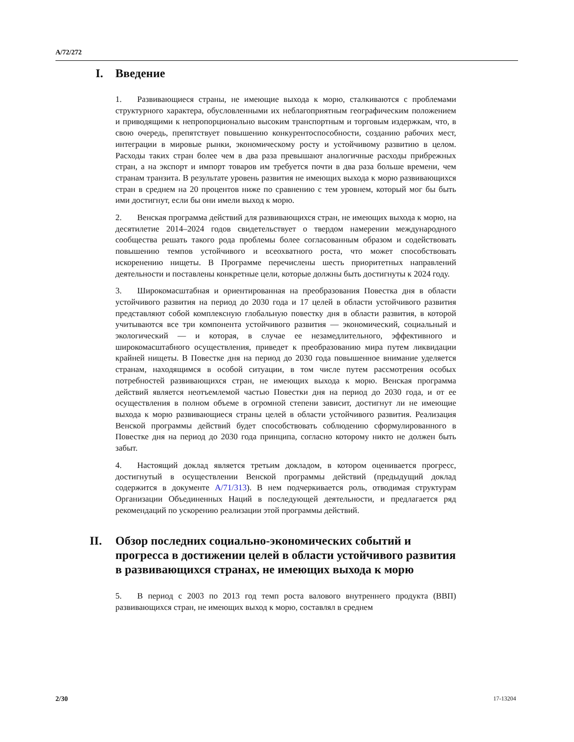A/72/272
I. Введение
1. Развивающиеся страны, не имеющие выхода к морю, сталкиваются с проблемами структурного характера, обусловленными их неблагоприятным географическим положением и приводящими к непропорционально высоким транспортным и торговым издержкам, что, в свою очередь, препятствует повышению конкурентоспособности, созданию рабочих мест, интеграции в мировые рынки, экономическому росту и устойчивому развитию в целом. Расходы таких стран более чем в два раза превышают аналогичные расходы прибрежных стран, а на экспорт и импорт товаров им требуется почти в два раза больше времени, чем странам транзита. В результате уровень развития не имеющих выхода к морю развивающихся стран в среднем на 20 процентов ниже по сравнению с тем уровнем, который мог бы быть ими достигнут, если бы они имели выход к морю.
2. Венская программа действий для развивающихся стран, не имеющих выхода к морю, на десятилетие 2014–2024 годов свидетельствует о твердом намерении международного сообщества решать такого рода проблемы более согласованным образом и содействовать повышению темпов устойчивого и всеохватного роста, что может способствовать искоренению нищеты. В Программе перечислены шесть приоритетных направлений деятельности и поставлены конкретные цели, которые должны быть достигнуты к 2024 году.
3. Широкомасштабная и ориентированная на преобразования Повестка дня в области устойчивого развития на период до 2030 года и 17 целей в области устойчивого развития представляют собой комплексную глобальную повестку дня в области развития, в которой учитываются все три компонента устойчивого развития — экономический, социальный и экологический — и которая, в случае ее незамедлительного, эффективного и широкомасштабного осуществления, приведет к преобразованию мира путем ликвидации крайней нищеты. В Повестке дня на период до 2030 года повышенное внимание уделяется странам, находящимся в особой ситуации, в том числе путем рассмотрения особых потребностей развивающихся стран, не имеющих выхода к морю. Венская программа действий является неотъемлемой частью Повестки дня на период до 2030 года, и от ее осуществления в полном объеме в огромной степени зависит, достигнут ли не имеющие выхода к морю развивающиеся страны целей в области устойчивого развития. Реализация Венской программы действий будет способствовать соблюдению сформулированного в Повестке дня на период до 2030 года принципа, согласно которому никто не должен быть забыт.
4. Настоящий доклад является третьим докладом, в котором оценивается прогресс, достигнутый в осуществлении Венской программы действий (предыдущий доклад содержится в документе A/71/313). В нем подчеркивается роль, отводимая структурам Организации Объединенных Наций в последующей деятельности, и предлагается ряд рекомендаций по ускорению реализации этой программы действий.
II. Обзор последних социально-экономических событий и прогресса в достижении целей в области устойчивого развития в развивающихся странах, не имеющих выхода к морю
5. В период с 2003 по 2013 год темп роста валового внутреннего продукта (ВВП) развивающихся стран, не имеющих выход к морю, составлял в среднем
2/30 17-13204